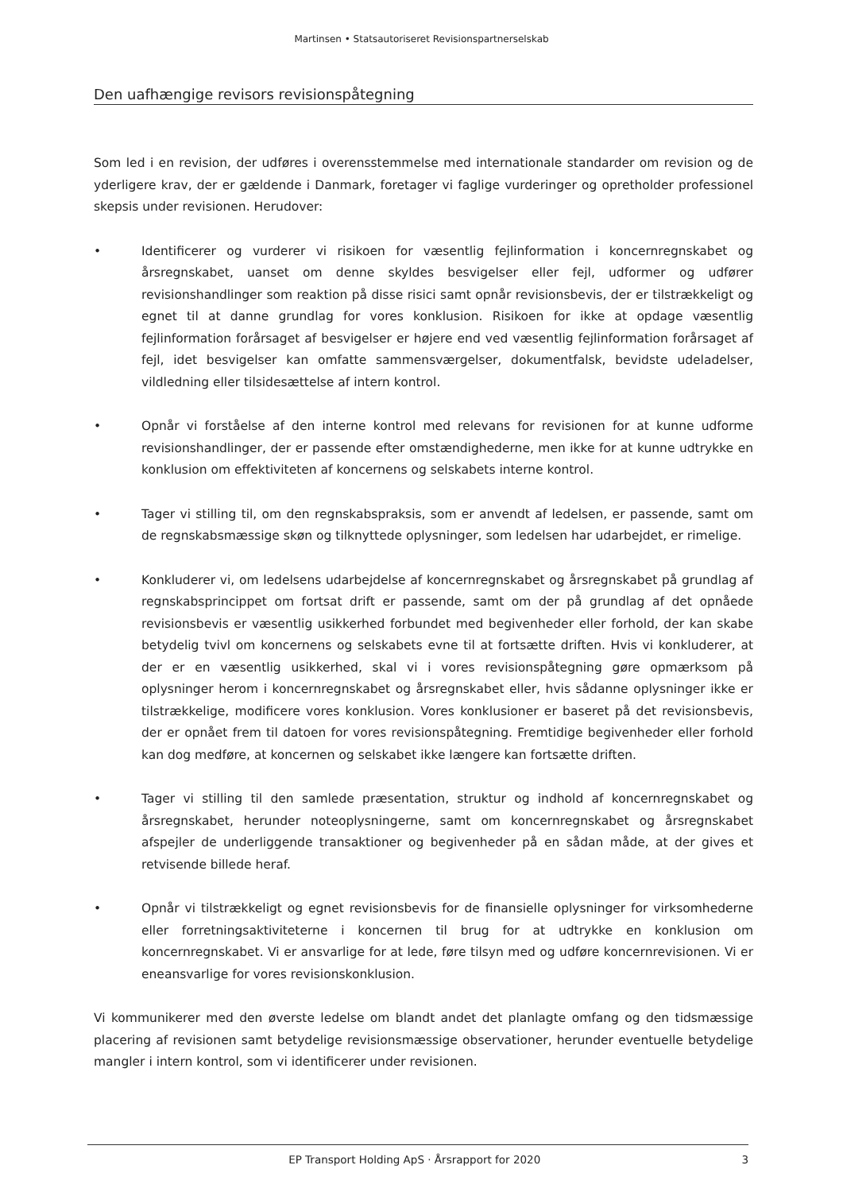Martinsen • Statsautoriseret Revisionspartnerselskab
Den uafhængige revisors revisionspåtegning
Som led i en revision, der udføres i overensstemmelse med internationale standarder om revision og de yderligere krav, der er gældende i Danmark, foretager vi faglige vurderinger og opretholder professionel skepsis under revisionen. Herudover:
• Identificerer og vurderer vi risikoen for væsentlig fejlinformation i koncernregnskabet og årsregnskabet, uanset om denne skyldes besvigelser eller fejl, udformer og udfører revisionshandlinger som reaktion på disse risici samt opnår revisionsbevis, der er tilstrækkeligt og egnet til at danne grundlag for vores konklusion. Risikoen for ikke at opdage væsentlig fejlinformation forårsaget af besvigelser er højere end ved væsentlig fejlinformation forårsaget af fejl, idet besvigelser kan omfatte sammensværgelser, dokumentfalsk, bevidste udeladelser, vildledning eller tilsidesættelse af intern kontrol.
• Opnår vi forståelse af den interne kontrol med relevans for revisionen for at kunne udforme revisionshandlinger, der er passende efter omstændighederne, men ikke for at kunne udtrykke en konklusion om effektiviteten af koncernens og selskabets interne kontrol.
• Tager vi stilling til, om den regnskabspraksis, som er anvendt af ledelsen, er passende, samt om de regnskabsmæssige skøn og tilknyttede oplysninger, som ledelsen har udarbejdet, er rimelige.
• Konkluderer vi, om ledelsens udarbejdelse af koncernregnskabet og årsregnskabet på grundlag af regnskabsprincippet om fortsat drift er passende, samt om der på grundlag af det opnåede revisionsbevis er væsentlig usikkerhed forbundet med begivenheder eller forhold, der kan skabe betydelig tvivl om koncernens og selskabets evne til at fortsætte driften. Hvis vi konkluderer, at der er en væsentlig usikkerhed, skal vi i vores revisionspåtegning gøre opmærksom på oplysninger herom i koncernregnskabet og årsregnskabet eller, hvis sådanne oplysninger ikke er tilstrækkelige, modificere vores konklusion. Vores konklusioner er baseret på det revisionsbevis, der er opnået frem til datoen for vores revisionspåtegning. Fremtidige begivenheder eller forhold kan dog medføre, at koncernen og selskabet ikke længere kan fortsætte driften.
• Tager vi stilling til den samlede præsentation, struktur og indhold af koncernregnskabet og årsregnskabet, herunder noteoplysningerne, samt om koncernregnskabet og årsregnskabet afspejler de underliggende transaktioner og begivenheder på en sådan måde, at der gives et retvisende billede heraf.
• Opnår vi tilstrækkeligt og egnet revisionsbevis for de finansielle oplysninger for virksomhederne eller forretningsaktiviteterne i koncernen til brug for at udtrykke en konklusion om koncernregnskabet. Vi er ansvarlige for at lede, føre tilsyn med og udføre koncernrevisionen. Vi er eneansvarlige for vores revisionskonklusion.
Vi kommunikerer med den øverste ledelse om blandt andet det planlagte omfang og den tidsmæssige placering af revisionen samt betydelige revisionsmæssige observationer, herunder eventuelle betydelige mangler i intern kontrol, som vi identificerer under revisionen.
EP Transport Holding ApS · Årsrapport for 2020 3